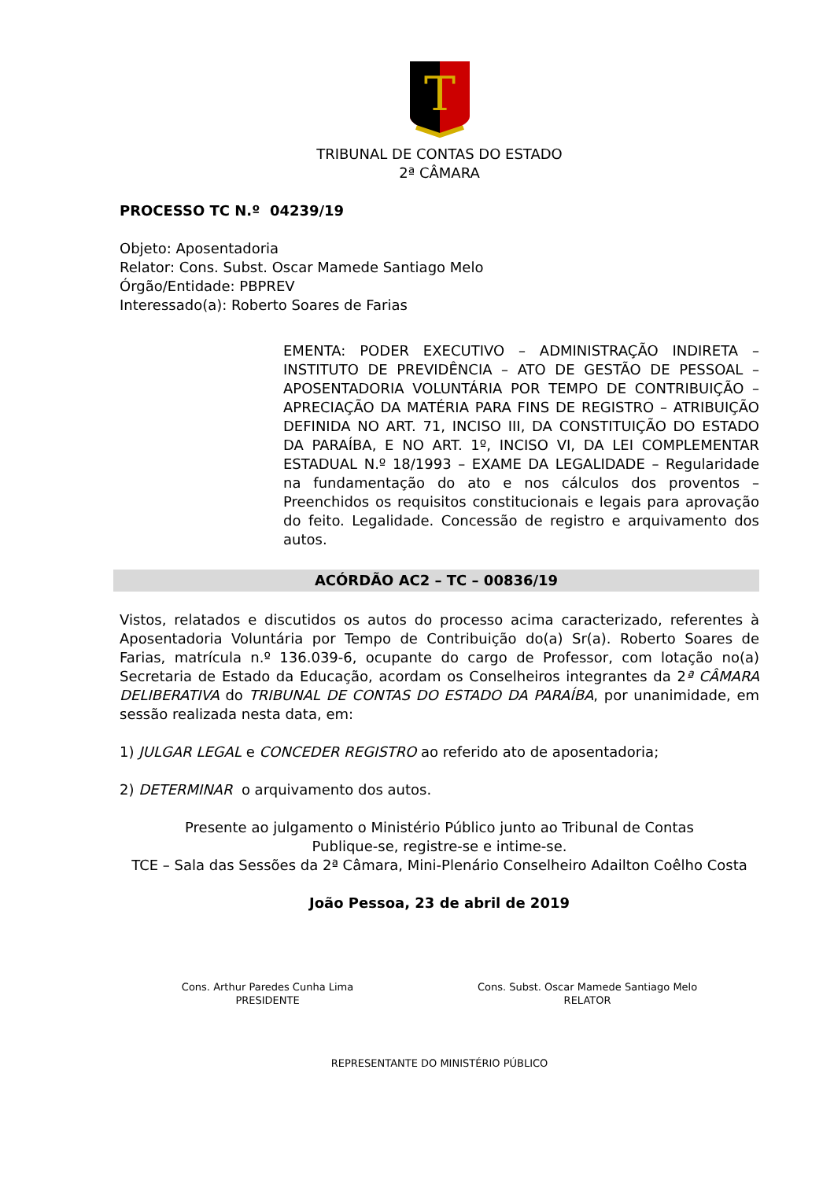T
TRIBUNAL DE CONTAS DO ESTADO
2ª CÂMARA
PROCESSO TC N.º 04239/19
Objeto: Aposentadoria
Relator: Cons. Subst. Oscar Mamede Santiago Melo
Órgão/Entidade: PBPREV
Interessado(a): Roberto Soares de Farias
EMENTA: PODER EXECUTIVO – ADMINISTRAÇÃO INDIRETA – INSTITUTO DE PREVIDÊNCIA – ATO DE GESTÃO DE PESSOAL – APOSENTADORIA VOLUNTÁRIA POR TEMPO DE CONTRIBUIÇÃO – APRECIAÇÃO DA MATÉRIA PARA FINS DE REGISTRO – ATRIBUIÇÃO DEFINIDA NO ART. 71, INCISO III, DA CONSTITUIÇÃO DO ESTADO DA PARAÍBA, E NO ART. 1º, INCISO VI, DA LEI COMPLEMENTAR ESTADUAL N.º 18/1993 – EXAME DA LEGALIDADE – Regularidade na fundamentação do ato e nos cálculos dos proventos – Preenchidos os requisitos constitucionais e legais para aprovação do feito. Legalidade. Concessão de registro e arquivamento dos autos.
ACÓRDÃO AC2 – TC – 00836/19
Vistos, relatados e discutidos os autos do processo acima caracterizado, referentes à Aposentadoria Voluntária por Tempo de Contribuição do(a) Sr(a). Roberto Soares de Farias, matrícula n.º 136.039-6, ocupante do cargo de Professor, com lotação no(a) Secretaria de Estado da Educação, acordam os Conselheiros integrantes da 2ª CÂMARA DELIBERATIVA do TRIBUNAL DE CONTAS DO ESTADO DA PARAÍBA, por unanimidade, em sessão realizada nesta data, em:
1) JULGAR LEGAL e CONCEDER REGISTRO ao referido ato de aposentadoria;
2) DETERMINAR o arquivamento dos autos.
Presente ao julgamento o Ministério Público junto ao Tribunal de Contas
Publique-se, registre-se e intime-se.
TCE – Sala das Sessões da 2ª Câmara, Mini-Plenário Conselheiro Adailton Coêlho Costa
João Pessoa, 23 de abril de 2019
Cons. Arthur Paredes Cunha Lima
PRESIDENTE
Cons. Subst. Oscar Mamede Santiago Melo
RELATOR
REPRESENTANTE DO MINISTÉRIO PÚBLICO